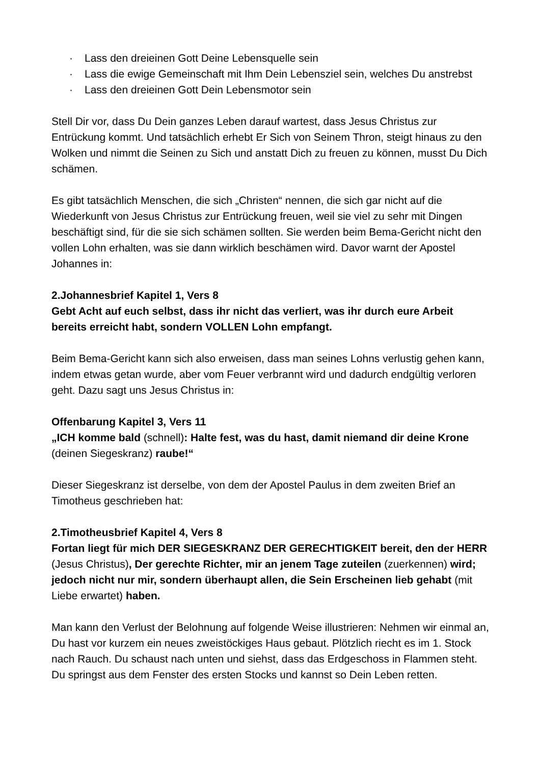· Lass den dreieinen Gott Deine Lebensquelle sein
· Lass die ewige Gemeinschaft mit Ihm Dein Lebensziel sein, welches Du anstrebst
· Lass den dreieinen Gott Dein Lebensmotor sein
Stell Dir vor, dass Du Dein ganzes Leben darauf wartest, dass Jesus Christus zur Entrückung kommt. Und tatsächlich erhebt Er Sich von Seinem Thron, steigt hinaus zu den Wolken und nimmt die Seinen zu Sich und anstatt Dich zu freuen zu können, musst Du Dich schämen.
Es gibt tatsächlich Menschen, die sich „Christen“ nennen, die sich gar nicht auf die Wiederkunft von Jesus Christus zur Entrückung freuen, weil sie viel zu sehr mit Dingen beschäftigt sind, für die sie sich schämen sollten. Sie werden beim Bema-Gericht nicht den vollen Lohn erhalten, was sie dann wirklich beschämen wird. Davor warnt der Apostel Johannes in:
2.Johannesbrief Kapitel 1, Vers 8
Gebt Acht auf euch selbst, dass ihr nicht das verliert, was ihr durch eure Arbeit bereits erreicht habt, sondern VOLLEN Lohn empfangt.
Beim Bema-Gericht kann sich also erweisen, dass man seines Lohns verlustig gehen kann, indem etwas getan wurde, aber vom Feuer verbrannt wird und dadurch endgültig verloren geht. Dazu sagt uns Jesus Christus in:
Offenbarung Kapitel 3, Vers 11
„ICH komme bald (schnell): Halte fest, was du hast, damit niemand dir deine Krone (deinen Siegeskranz) raube!“
Dieser Siegeskranz ist derselbe, von dem der Apostel Paulus in dem zweiten Brief an Timotheus geschrieben hat:
2.Timotheusbrief Kapitel 4, Vers 8
Fortan liegt für mich DER SIEGESKRANZ DER GERECHTIGKEIT bereit, den der HERR (Jesus Christus), Der gerechte Richter, mir an jenem Tage zuteilen (zuerkennen) wird; jedoch nicht nur mir, sondern überhaupt allen, die Sein Erscheinen lieb gehabt (mit Liebe erwartet) haben.
Man kann den Verlust der Belohnung auf folgende Weise illustrieren: Nehmen wir einmal an, Du hast vor kurzem ein neues zweistöckiges Haus gebaut. Plötzlich riecht es im 1. Stock nach Rauch. Du schaust nach unten und siehst, dass das Erdgeschoss in Flammen steht. Du springst aus dem Fenster des ersten Stocks und kannst so Dein Leben retten.